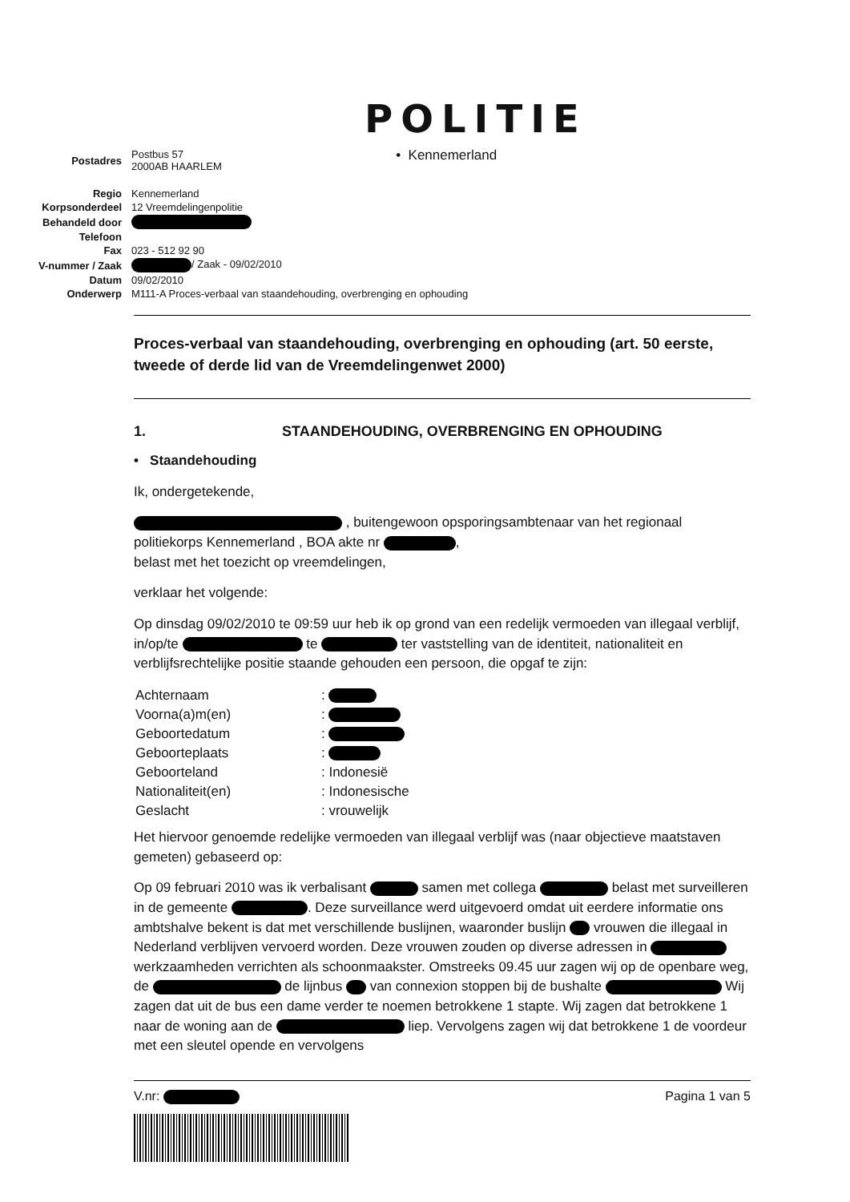POLITIE
| Postadres | Postbus 57 2000AB HAARLEM |
| Regio | Kennemerland |
| Korpsonderdeel | 12 Vreemdelingenpolitie |
| Behandeld door | |
| Telefoon | |
| Fax | 023 - 512 92 90 |
| V-nummer / Zaak | / Zaak - 09/02/2010 |
| Datum | 09/02/2010 |
| Onderwerp | M111-A Proces-verbaal van staandehouding, overbrenging en ophouding |
• Kennemerland
Proces-verbaal van staandehouding, overbrenging en ophouding (art. 50 eerste, tweede of derde lid van de Vreemdelingenwet 2000)
1. STAANDEHOUDING, OVERBRENGING EN OPHOUDING
• Staandehouding
Ik, ondergetekende,
, buitengewoon opsporingsambtenaar van het regionaal politiekorps Kennemerland , BOA akte nr ,
belast met het toezicht op vreemdelingen,
verklaar het volgende:
Op dinsdag 09/02/2010 te 09:59 uur heb ik op grond van een redelijk vermoeden van illegaal verblijf, in/op/te te ter vaststelling van de identiteit, nationaliteit en verblijfsrechtelijke positie staande gehouden een persoon, die opgaf te zijn:
| Achternaam | : |
| Voorna(a)m(en) | : |
| Geboortedatum | : |
| Geboorteplaats | : |
| Geboorteland | : Indonesië |
| Nationaliteit(en) | : Indonesische |
| Geslacht | : vrouwelijk |
Het hiervoor genoemde redelijke vermoeden van illegaal verblijf was (naar objectieve maatstaven gemeten) gebaseerd op:
Op 09 februari 2010 was ik verbalisant samen met collega belast met surveilleren in de gemeente . Deze surveillance werd uitgevoerd omdat uit eerdere informatie ons ambtshalve bekent is dat met verschillende buslijnen, waaronder buslijn vrouwen die illegaal in Nederland verblijven vervoerd worden. Deze vrouwen zouden op diverse adressen in werkzaamheden verrichten als schoonmaakster. Omstreeks 09.45 uur zagen wij op de openbare weg, de de lijnbus van connexion stoppen bij de bushalte Wij zagen dat uit de bus een dame verder te noemen betrokkene 1 stapte. Wij zagen dat betrokkene 1 naar de woning aan de liep. Vervolgens zagen wij dat betrokkene 1 de voordeur met een sleutel opende en vervolgens
V.nr: Pagina 1 van 5